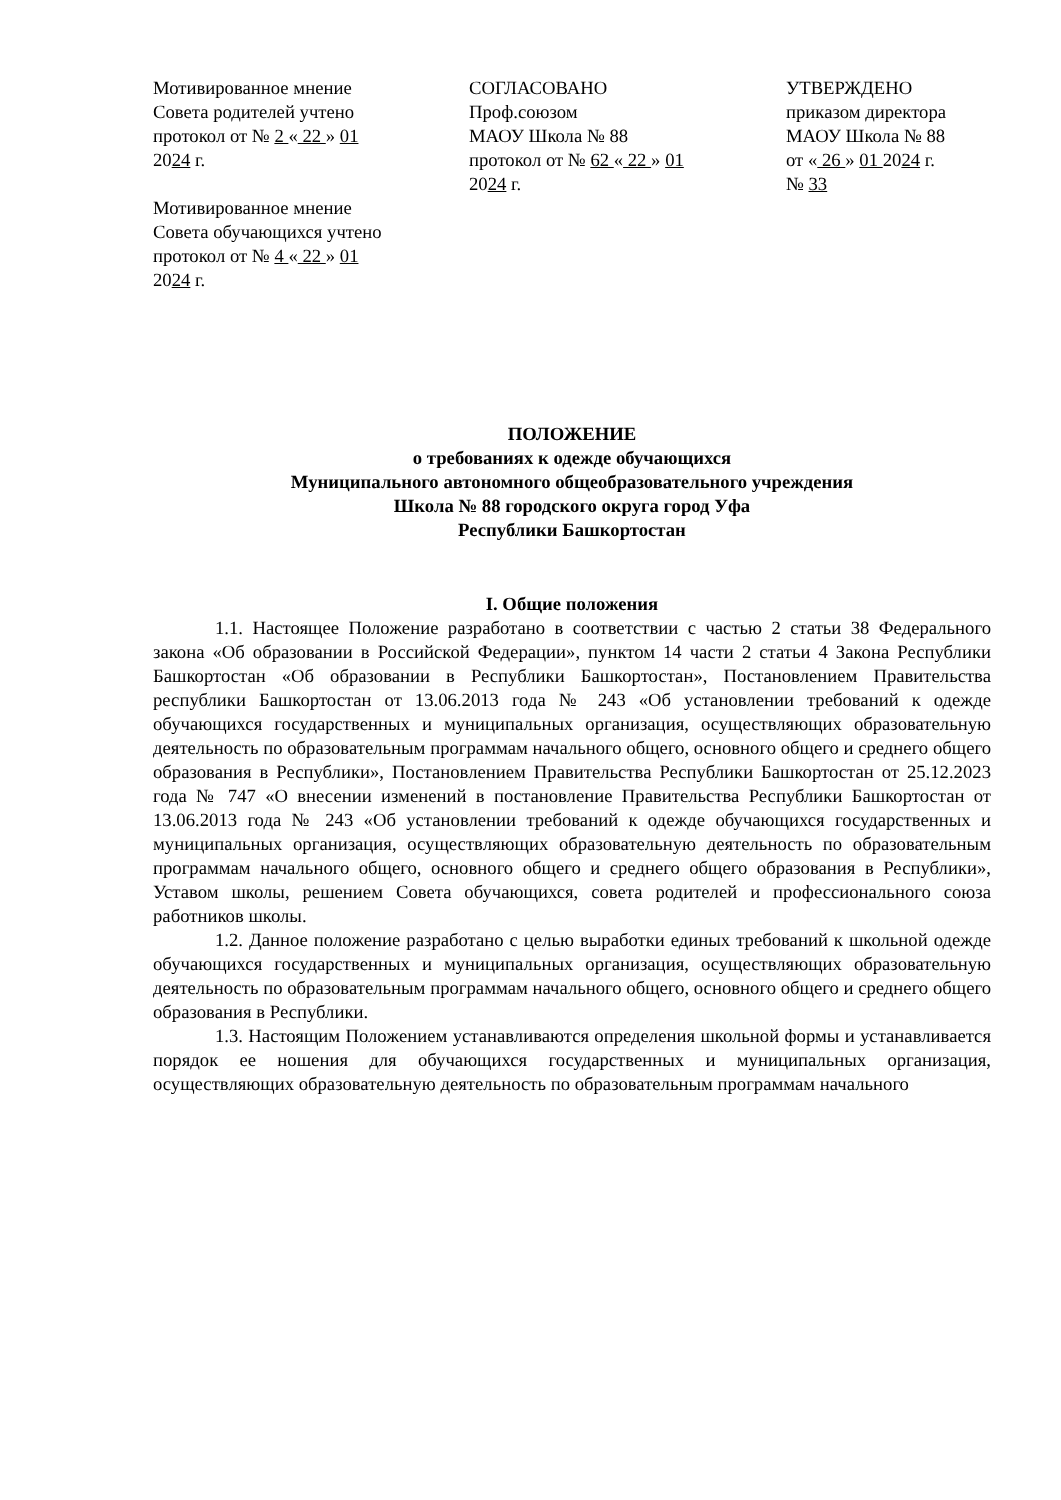Мотивированное мнение
Совета родителей учтено
протокол от № 2 « 22 » 01
2024 г.
Мотивированное мнение
Совета обучающихся учтено
протокол от № 4 « 22 » 01
2024 г.
СОГЛАСОВАНО
Проф.союзом
МАОУ Школа № 88
протокол от № 62 « 22 » 01
2024 г.
УТВЕРЖДЕНО
приказом директора
МАОУ Школа № 88
от « 26 » 01 2024 г.
№ 33
ПОЛОЖЕНИЕ
о требованиях к одежде обучающихся
Муниципального автономного общеобразовательного учреждения
Школа № 88 городского округа город Уфа
Республики Башкортостан
I. Общие положения
1.1. Настоящее Положение разработано в соответствии с частью 2 статьи 38 Федерального закона «Об образовании в Российской Федерации», пунктом 14 части 2 статьи 4 Закона Республики Башкортостан «Об образовании в Республики Башкортостан», Постановлением Правительства республики Башкортостан от 13.06.2013 года № 243 «Об установлении требований к одежде обучающихся государственных и муниципальных организация, осуществляющих образовательную деятельность по образовательным программам начального общего, основного общего и среднего общего образования в Республики», Постановлением Правительства Республики Башкортостан от 25.12.2023 года № 747 «О внесении изменений в постановление Правительства Республики Башкортостан от 13.06.2013 года № 243 «Об установлении требований к одежде обучающихся государственных и муниципальных организация, осуществляющих образовательную деятельность по образовательным программам начального общего, основного общего и среднего общего образования в Республики», Уставом школы, решением Совета обучающихся, совета родителей и профессионального союза работников школы.
1.2. Данное положение разработано с целью выработки единых требований к школьной одежде обучающихся государственных и муниципальных организация, осуществляющих образовательную деятельность по образовательным программам начального общего, основного общего и среднего общего образования в Республики.
1.3. Настоящим Положением устанавливаются определения школьной формы и устанавливается порядок ее ношения для обучающихся государственных и муниципальных организация, осуществляющих образовательную деятельность по образовательным программам начального